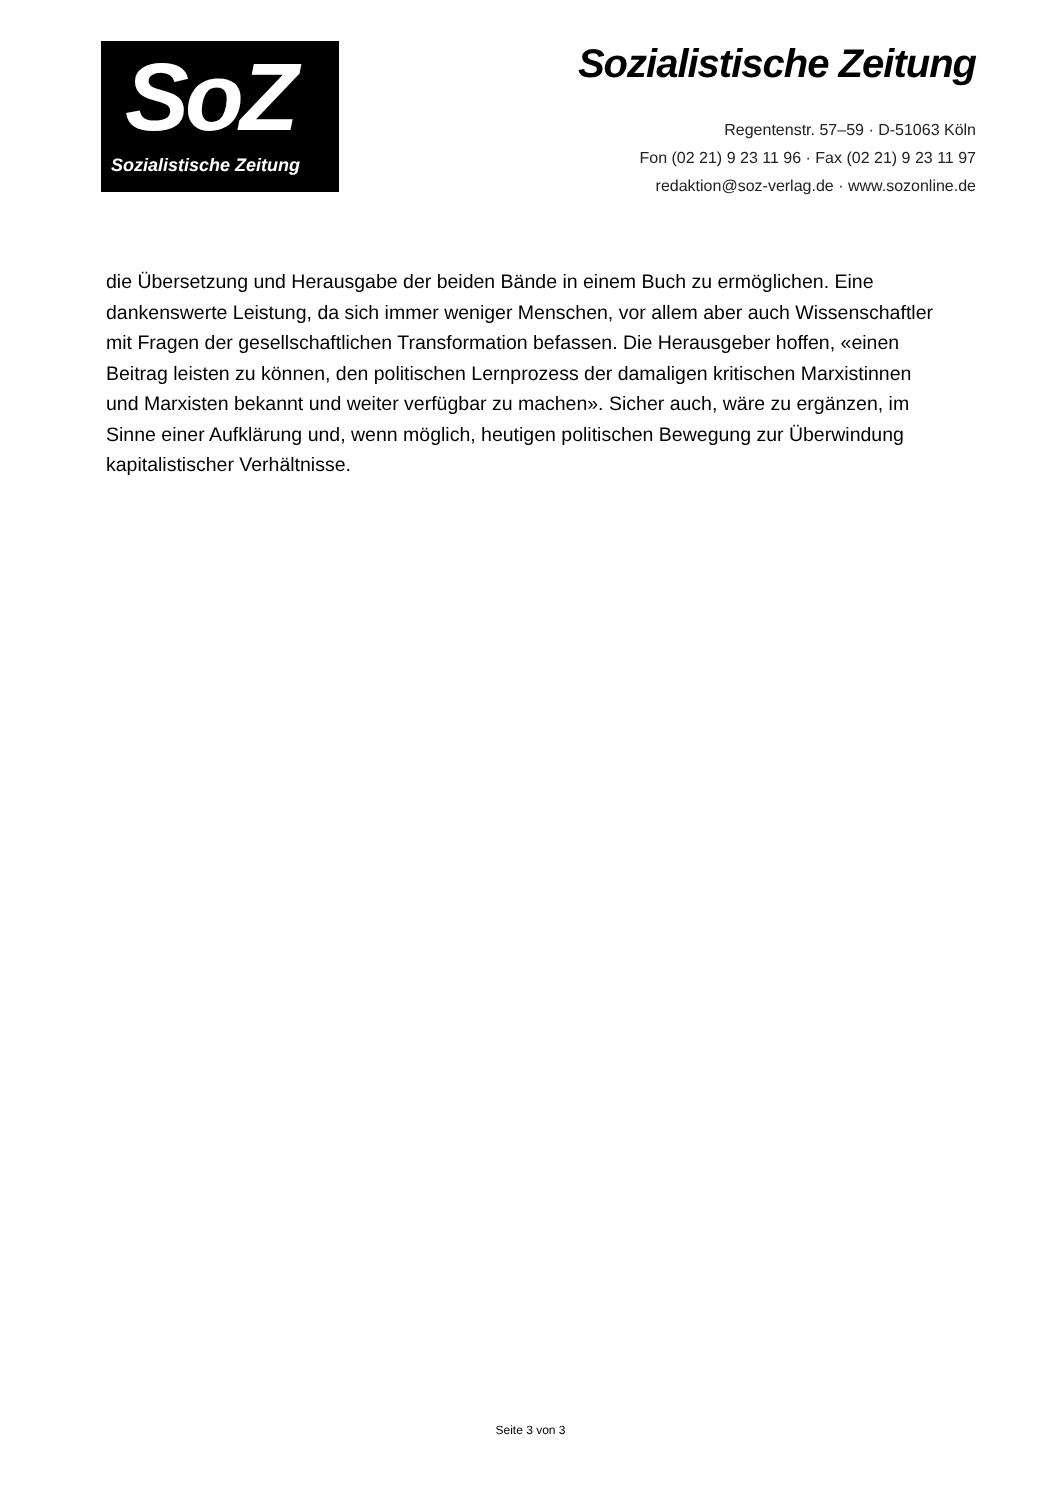SoZ
Sozialistische Zeitung
Sozialistische Zeitung
Regentenstr. 57–59 · D-51063 Köln
Fon (02 21) 9 23 11 96 · Fax (02 21) 9 23 11 97
redaktion@soz-verlag.de · www.sozonline.de
die Übersetzung und Herausgabe der beiden Bände in einem Buch zu ermöglichen. Eine dankenswerte Leistung, da sich immer weniger Menschen, vor allem aber auch Wissenschaftler mit Fragen der gesellschaftlichen Transformation befassen. Die Herausgeber hoffen, «einen Beitrag leisten zu können, den politischen Lernprozess der damaligen kritischen Marxistinnen und Marxisten bekannt und weiter verfügbar zu machen». Sicher auch, wäre zu ergänzen, im Sinne einer Aufklärung und, wenn möglich, heutigen politischen Bewegung zur Überwindung kapitalistischer Verhältnisse.
Seite 3 von 3